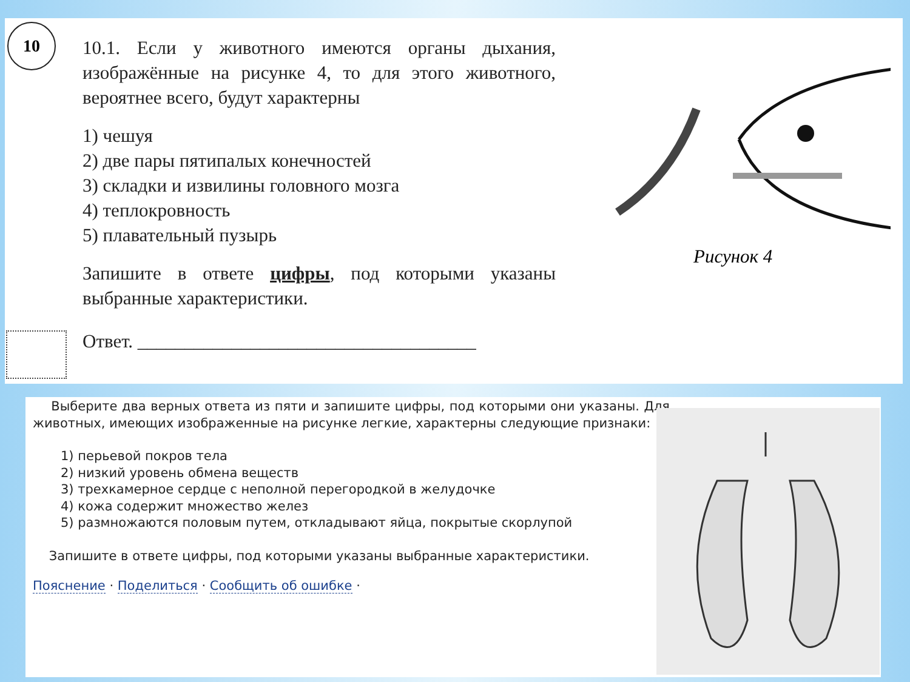10
10.1. Если у животного имеются органы дыхания, изображённые на рисунке 4, то для этого животного, вероятнее всего, будут характерны
1) чешуя
2) две пары пятипалых конечностей
3) складки и извилины головного мозга
4) теплокровность
5) плавательный пузырь
Запишите в ответе цифры, под которыми указаны выбранные характеристики.
Ответ. ____________________________________
Рисунок 4
Выберите два верных ответа из пяти и запишите цифры, под которыми они указаны. Для животных, имеющих изображенные на рисунке легкие, характерны следующие признаки:
1) перьевой покров тела
2) низкий уровень обмена веществ
3) трехкамерное сердце с неполной перегородкой в желудочке
4) кожа содержит множество желез
5) размножаются половым путем, откладывают яйца, покрытые скорлупой
Запишите в ответе цифры, под которыми указаны выбранные характеристики.
Пояснение · Поделиться · Сообщить об ошибке ·